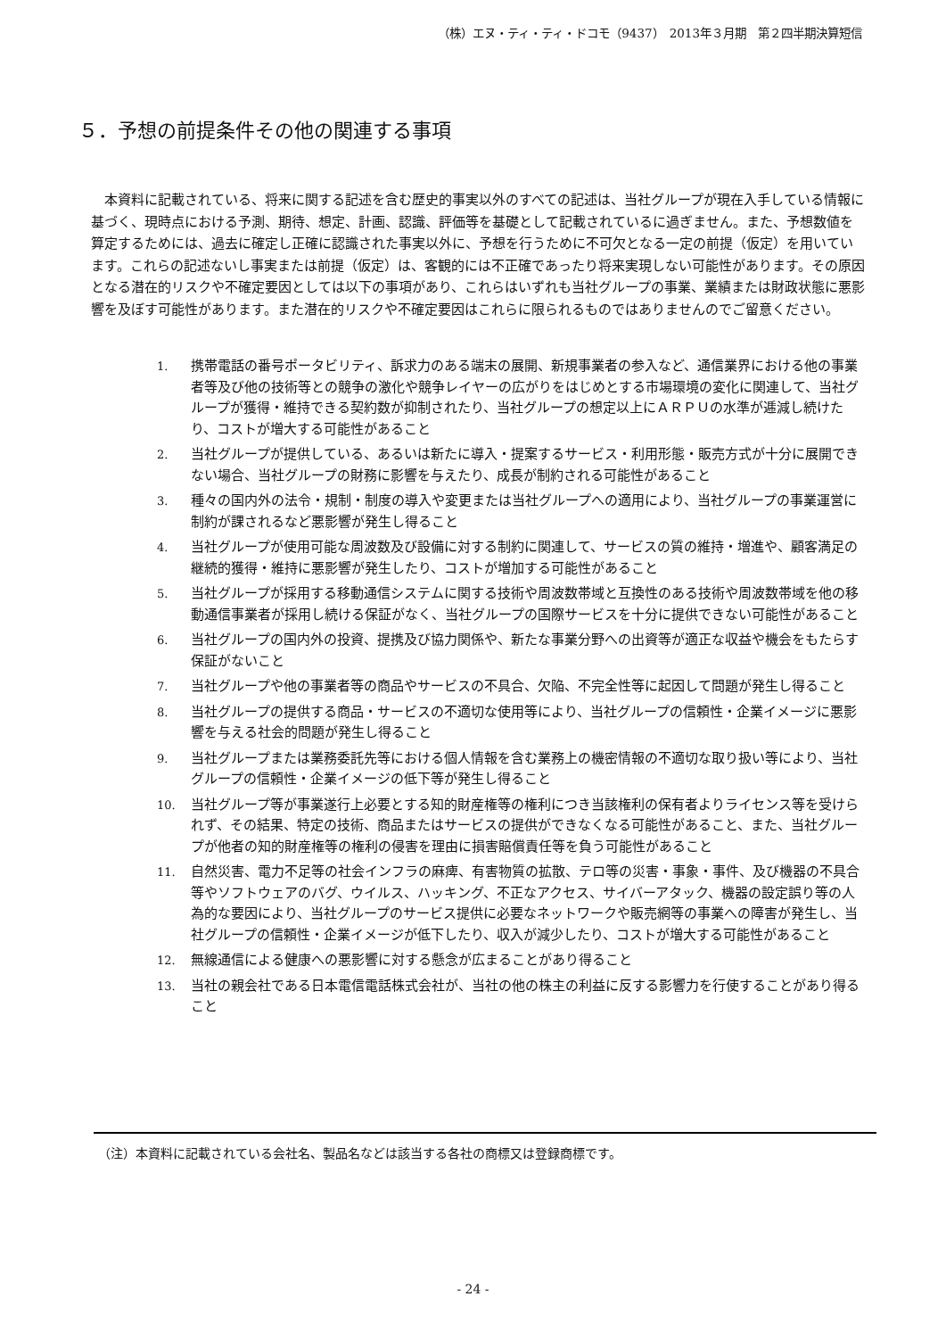（株）エヌ・ティ・ティ・ドコモ（9437）　2013年３月期　第２四半期決算短信
５．予想の前提条件その他の関連する事項
本資料に記載されている、将来に関する記述を含む歴史的事実以外のすべての記述は、当社グループが現在入手している情報に基づく、現時点における予測、期待、想定、計画、認識、評価等を基礎として記載されているに過ぎません。また、予想数値を算定するためには、過去に確定し正確に認識された事実以外に、予想を行うために不可欠となる一定の前提（仮定）を用いています。これらの記述ないし事実または前提（仮定）は、客観的には不正確であったり将来実現しない可能性があります。その原因となる潜在的リスクや不確定要因としては以下の事項があり、これらはいずれも当社グループの事業、業績または財政状態に悪影響を及ぼす可能性があります。また潜在的リスクや不確定要因はこれらに限られるものではありませんのでご留意ください。
1. 携帯電話の番号ポータビリティ、訴求力のある端末の展開、新規事業者の参入など、通信業界における他の事業者等及び他の技術等との競争の激化や競争レイヤーの広がりをはじめとする市場環境の変化に関連して、当社グループが獲得・維持できる契約数が抑制されたり、当社グループの想定以上にＡＲＰＵの水準が逓減し続けたり、コストが増大する可能性があること
2. 当社グループが提供している、あるいは新たに導入・提案するサービス・利用形態・販売方式が十分に展開できない場合、当社グループの財務に影響を与えたり、成長が制約される可能性があること
3. 種々の国内外の法令・規制・制度の導入や変更または当社グループへの適用により、当社グループの事業運営に制約が課されるなど悪影響が発生し得ること
4. 当社グループが使用可能な周波数及び設備に対する制約に関連して、サービスの質の維持・増進や、顧客満足の継続的獲得・維持に悪影響が発生したり、コストが増加する可能性があること
5. 当社グループが採用する移動通信システムに関する技術や周波数帯域と互換性のある技術や周波数帯域を他の移動通信事業者が採用し続ける保証がなく、当社グループの国際サービスを十分に提供できない可能性があること
6. 当社グループの国内外の投資、提携及び協力関係や、新たな事業分野への出資等が適正な収益や機会をもたらす保証がないこと
7. 当社グループや他の事業者等の商品やサービスの不具合、欠陥、不完全性等に起因して問題が発生し得ること
8. 当社グループの提供する商品・サービスの不適切な使用等により、当社グループの信頼性・企業イメージに悪影響を与える社会的問題が発生し得ること
9. 当社グループまたは業務委託先等における個人情報を含む業務上の機密情報の不適切な取り扱い等により、当社グループの信頼性・企業イメージの低下等が発生し得ること
10. 当社グループ等が事業遂行上必要とする知的財産権等の権利につき当該権利の保有者よりライセンス等を受けられず、その結果、特定の技術、商品またはサービスの提供ができなくなる可能性があること、また、当社グループが他者の知的財産権等の権利の侵害を理由に損害賠償責任等を負う可能性があること
11. 自然災害、電力不足等の社会インフラの麻痺、有害物質の拡散、テロ等の災害・事象・事件、及び機器の不具合等やソフトウェアのバグ、ウイルス、ハッキング、不正なアクセス、サイバーアタック、機器の設定誤り等の人為的な要因により、当社グループのサービス提供に必要なネットワークや販売網等の事業への障害が発生し、当社グループの信頼性・企業イメージが低下したり、収入が減少したり、コストが増大する可能性があること
12. 無線通信による健康への悪影響に対する懸念が広まることがあり得ること
13. 当社の親会社である日本電信電話株式会社が、当社の他の株主の利益に反する影響力を行使することがあり得ること
（注）本資料に記載されている会社名、製品名などは該当する各社の商標又は登録商標です。
- 24 -